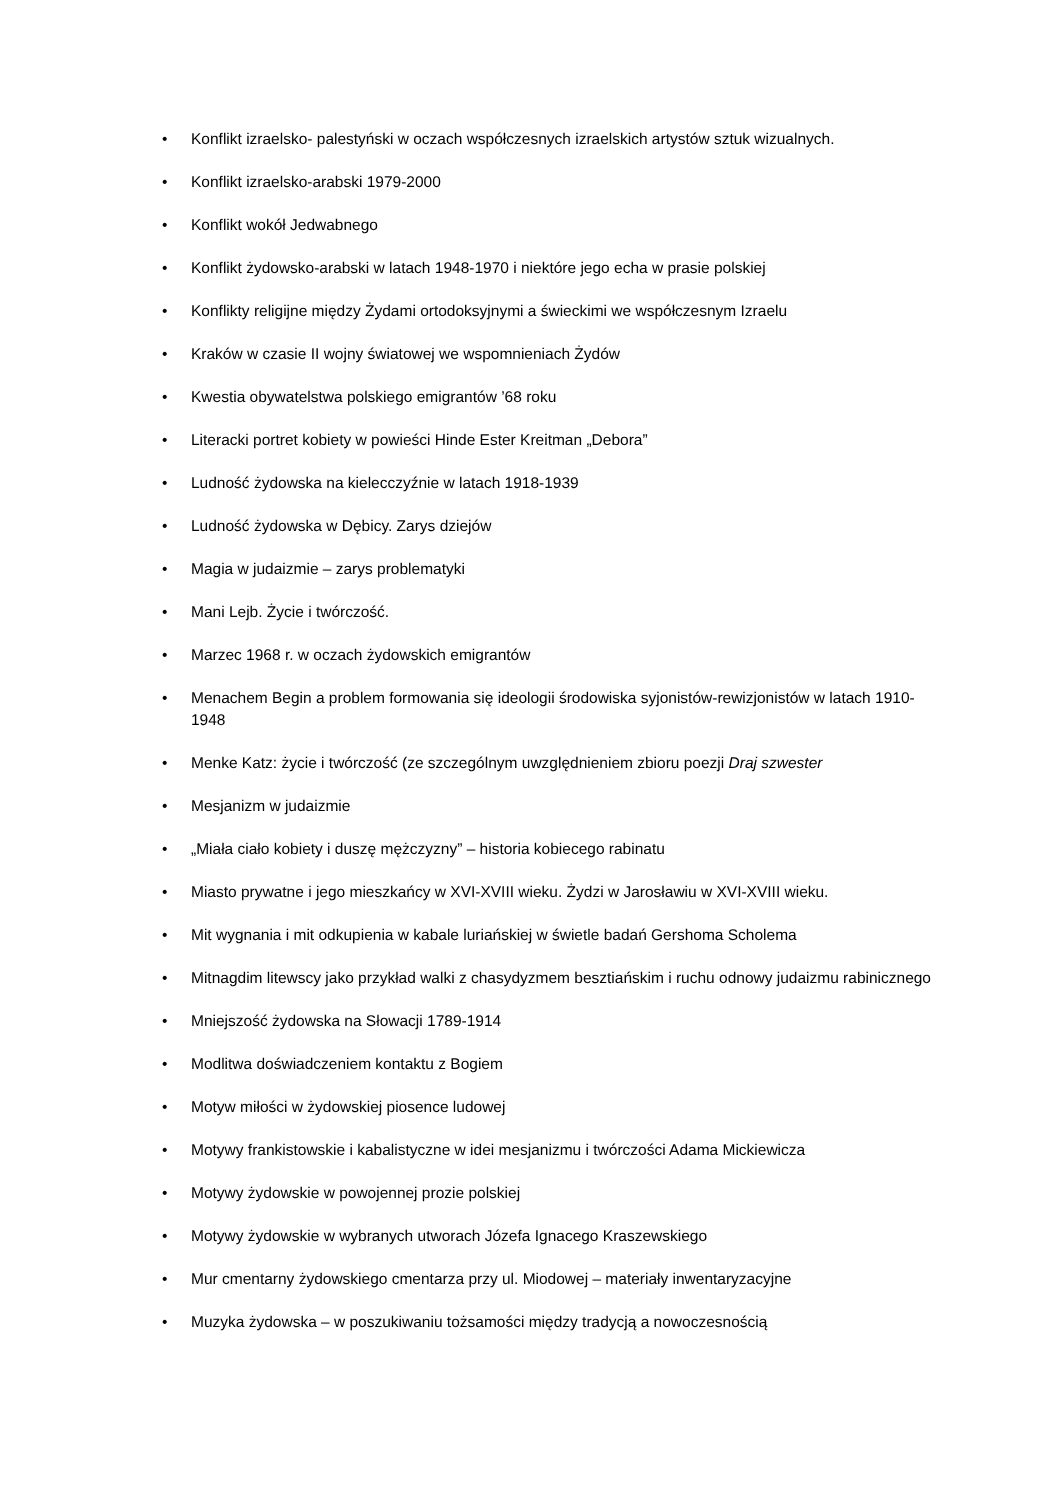• Konflikt izraelsko- palestyński w oczach współczesnych izraelskich artystów sztuk wizualnych.
• Konflikt izraelsko-arabski 1979-2000
• Konflikt wokół Jedwabnego
• Konflikt żydowsko-arabski w latach 1948-1970 i niektóre jego echa w prasie polskiej
• Konflikty religijne między Żydami ortodoksyjnymi a świeckimi we współczesnym Izraelu
• Kraków w czasie II wojny światowej we wspomnieniach Żydów
• Kwestia obywatelstwa polskiego emigrantów ’68 roku
• Literacki portret kobiety w powieści Hinde Ester Kreitman „Debora”
• Ludność żydowska na kielecczyźnie w latach 1918-1939
• Ludność żydowska w Dębicy. Zarys dziejów
• Magia w judaizmie – zarys problematyki
• Mani Lejb. Życie i twórczość.
• Marzec 1968 r. w oczach żydowskich emigrantów
• Menachem Begin a problem formowania się ideologii środowiska syjonistów-rewizjonistów w latach 1910-1948
• Menke Katz: życie i twórczość (ze szczególnym uwzględnieniem zbioru poezji Draj szwester
• Mesjanizm w judaizmie
• „Miała ciało kobiety i duszę mężczyzny” – historia kobiecego rabinatu
• Miasto prywatne i jego mieszkańcy w XVI-XVIII wieku. Żydzi w Jarosławiu w XVI-XVIII wieku.
• Mit wygnania i mit odkupienia w kabale luriańskiej w świetle badań Gershoma Scholema
• Mitnagdim litewscy jako przykład walki z chasydyzmem besztiańskim i ruchu odnowy judaizmu rabinicznego
• Mniejszość żydowska na Słowacji 1789-1914
• Modlitwa doświadczeniem kontaktu z Bogiem
• Motyw miłości w żydowskiej piosence ludowej
• Motywy frankistowskie i kabalistyczne w idei mesjanizmu i twórczości Adama Mickiewicza
• Motywy żydowskie w powojennej prozie polskiej
• Motywy żydowskie w wybranych utworach Józefa Ignacego Kraszewskiego
• Mur cmentarny żydowskiego cmentarza przy ul. Miodowej – materiały inwentaryzacyjne
• Muzyka żydowska – w poszukiwaniu tożsamości między tradycją a nowoczesnością